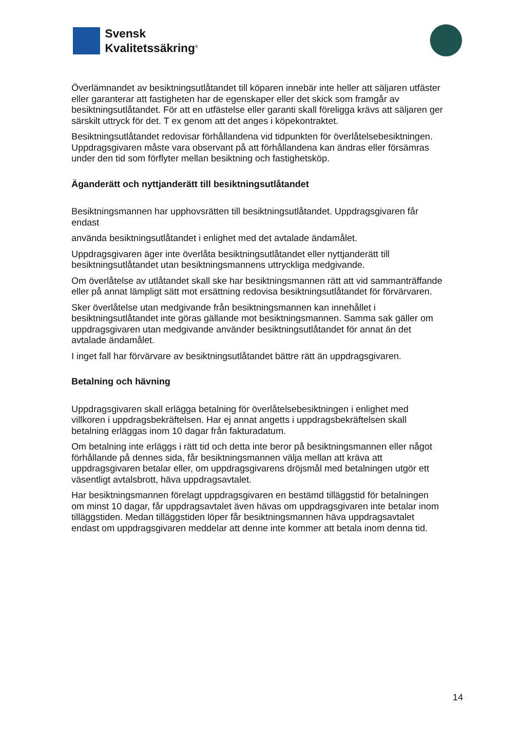Svensk
Kvalitetssäkring<sup>®</sup>
Överlämnandet av besiktningsutlåtandet till köparen innebär inte heller att säljaren utfäster eller garanterar att fastigheten har de egenskaper eller det skick som framgår av besiktningsutlåtandet. För att en utfästelse eller garanti skall föreligga krävs att säljaren ger särskilt uttryck för det. T ex genom att det anges i köpekontraktet.
Besiktningsutlåtandet redovisar förhållandena vid tidpunkten för överlåtelsebesiktningen. Uppdragsgivaren måste vara observant på att förhållandena kan ändras eller försämras under den tid som förflyter mellan besiktning och fastighetsköp.
Äganderätt och nyttjanderätt till besiktningsutlåtandet
Besiktningsmannen har upphovsrätten till besiktningsutlåtandet. Uppdragsgivaren får endast
använda besiktningsutlåtandet i enlighet med det avtalade ändamålet.
Uppdragsgivaren äger inte överlåta besiktningsutlåtandet eller nyttjanderätt till besiktningsutlåtandet utan besiktningsmannens uttryckliga medgivande.
Om överlåtelse av utlåtandet skall ske har besiktningsmannen rätt att vid sammanträffande eller på annat lämpligt sätt mot ersättning redovisa besiktningsutlåtandet för förvärvaren.
Sker överlåtelse utan medgivande från besiktningsmannen kan innehållet i besiktningsutlåtandet inte göras gällande mot besiktningsmannen. Samma sak gäller om uppdragsgivaren utan medgivande använder besiktningsutlåtandet för annat än det avtalade ändamålet.
I inget fall har förvärvare av besiktningsutlåtandet bättre rätt än uppdragsgivaren.
Betalning och hävning
Uppdragsgivaren skall erlägga betalning för överlåtelsebesiktningen i enlighet med villkoren i uppdragsbekräftelsen. Har ej annat angetts i uppdragsbekräftelsen skall betalning erläggas inom 10 dagar från fakturadatum.
Om betalning inte erläggs i rätt tid och detta inte beror på besiktningsmannen eller något förhållande på dennes sida, får besiktningsmannen välja mellan att kräva att uppdragsgivaren betalar eller, om uppdragsgivarens dröjsmål med betalningen utgör ett väsentligt avtalsbrott, häva uppdragsavtalet.
Har besiktningsmannen förelagt uppdragsgivaren en bestämd tilläggstid för betalningen om minst 10 dagar, får uppdragsavtalet även hävas om uppdragsgivaren inte betalar inom tilläggstiden. Medan tilläggstiden löper får besiktningsmannen häva uppdragsavtalet endast om uppdragsgivaren meddelar att denne inte kommer att betala inom denna tid.
14